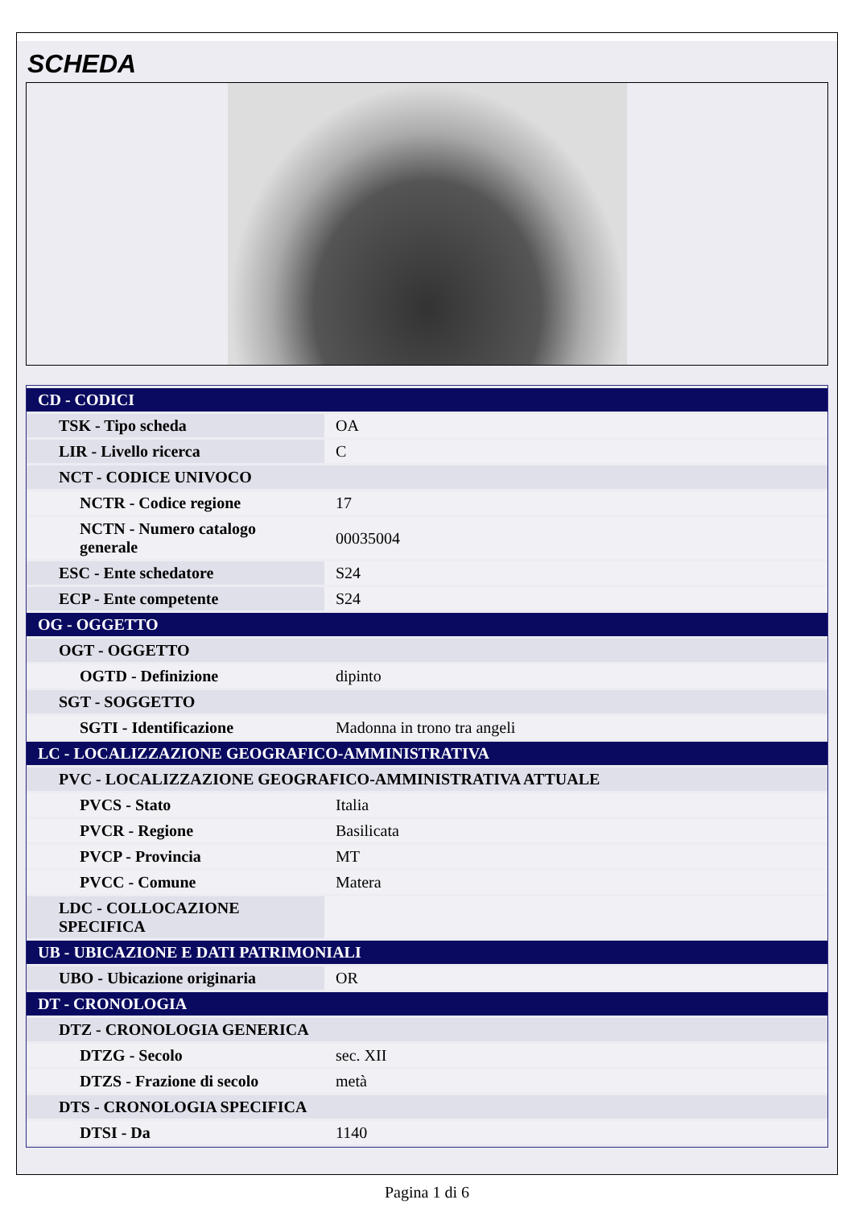SCHEDA
| CD - CODICI | |
| TSK - Tipo scheda | OA |
| LIR - Livello ricerca | C |
| NCT - CODICE UNIVOCO | |
| NCTR - Codice regione | 17 |
| NCTN - Numero catalogo generale | 00035004 |
| ESC - Ente schedatore | S24 |
| ECP - Ente competente | S24 |
| OG - OGGETTO | |
| OGT - OGGETTO | |
| OGTD - Definizione | dipinto |
| SGT - SOGGETTO | |
| SGTI - Identificazione | Madonna in trono tra angeli |
| LC - LOCALIZZAZIONE GEOGRAFICO-AMMINISTRATIVA | |
| PVC - LOCALIZZAZIONE GEOGRAFICO-AMMINISTRATIVA ATTUALE | |
| PVCS - Stato | Italia |
| PVCR - Regione | Basilicata |
| PVCP - Provincia | MT |
| PVCC - Comune | Matera |
| LDC - COLLOCAZIONE SPECIFICA | |
| UB - UBICAZIONE E DATI PATRIMONIALI | |
| UBO - Ubicazione originaria | OR |
| DT - CRONOLOGIA | |
| DTZ - CRONOLOGIA GENERICA | |
| DTZG - Secolo | sec. XII |
| DTZS - Frazione di secolo | metà |
| DTS - CRONOLOGIA SPECIFICA | |
| DTSI - Da | 1140 |
Pagina 1 di 6